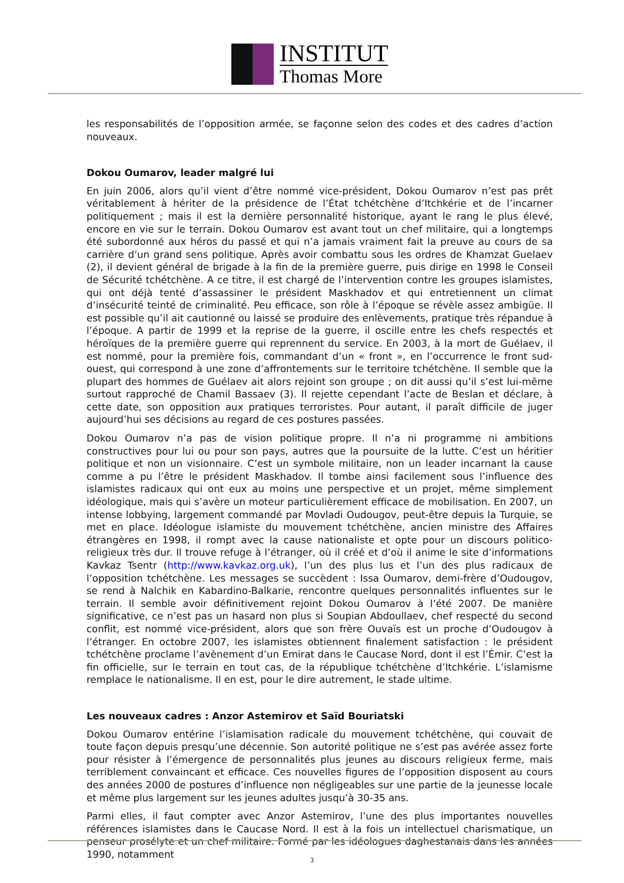INSTITUT
Thomas More
les responsabilités de l’opposition armée, se façonne selon des codes et des cadres d’action nouveaux.
Dokou Oumarov, leader malgré lui
En juin 2006, alors qu’il vient d’être nommé vice-président, Dokou Oumarov n’est pas prêt véritablement à hériter de la présidence de l’État tchétchène d’Itchkérie et de l’incarner politiquement ; mais il est la dernière personnalité historique, ayant le rang le plus élevé, encore en vie sur le terrain. Dokou Oumarov est avant tout un chef militaire, qui a longtemps été subordonné aux héros du passé et qui n’a jamais vraiment fait la preuve au cours de sa carrière d’un grand sens politique. Après avoir combattu sous les ordres de Khamzat Guelaev (2), il devient général de brigade à la fin de la première guerre, puis dirige en 1998 le Conseil de Sécurité tchétchène. A ce titre, il est chargé de l’intervention contre les groupes islamistes, qui ont déjà tenté d’assassiner le président Maskhadov et qui entretiennent un climat d’insécurité teinté de criminalité. Peu efficace, son rôle à l’époque se révèle assez ambigüe. Il est possible qu’il ait cautionné ou laissé se produire des enlèvements, pratique très répandue à l’époque. A partir de 1999 et la reprise de la guerre, il oscille entre les chefs respectés et héroïques de la première guerre qui reprennent du service. En 2003, à la mort de Guélaev, il est nommé, pour la première fois, commandant d’un « front », en l’occurrence le front sud-ouest, qui correspond à une zone d’affrontements sur le territoire tchétchène. Il semble que la plupart des hommes de Guélaev ait alors rejoint son groupe ; on dit aussi qu’il s’est lui-même surtout rapproché de Chamil Bassaev (3). Il rejette cependant l’acte de Beslan et déclare, à cette date, son opposition aux pratiques terroristes. Pour autant, il paraît difficile de juger aujourd’hui ses décisions au regard de ces postures passées.
Dokou Oumarov n’a pas de vision politique propre. Il n’a ni programme ni ambitions constructives pour lui ou pour son pays, autres que la poursuite de la lutte. C’est un héritier politique et non un visionnaire. C’est un symbole militaire, non un leader incarnant la cause comme a pu l’être le président Maskhadov. Il tombe ainsi facilement sous l’influence des islamistes radicaux qui ont eux au moins une perspective et un projet, même simplement idéologique, mais qui s’avère un moteur particulièrement efficace de mobilisation. En 2007, un intense lobbying, largement commandé par Movladi Oudougov, peut-être depuis la Turquie, se met en place. Idéologue islamiste du mouvement tchétchène, ancien ministre des Affaires étrangères en 1998, il rompt avec la cause nationaliste et opte pour un discours politico-religieux très dur. Il trouve refuge à l’étranger, où il créé et d’où il anime le site d’informations Kavkaz Tsentr (http://www.kavkaz.org.uk), l’un des plus lus et l’un des plus radicaux de l’opposition tchétchène. Les messages se succèdent : Issa Oumarov, demi-frère d’Oudougov, se rend à Nalchik en Kabardino-Balkarie, rencontre quelques personnalités influentes sur le terrain. Il semble avoir définitivement rejoint Dokou Oumarov à l’été 2007. De manière significative, ce n’est pas un hasard non plus si Soupian Abdoullaev, chef respecté du second conflit, est nommé vice-président, alors que son frère Ouvaïs est un proche d’Oudougov à l’étranger. En octobre 2007, les islamistes obtiennent finalement satisfaction : le président tchétchène proclame l’avènement d’un Emirat dans le Caucase Nord, dont il est l’Émir. C’est la fin officielle, sur le terrain en tout cas, de la république tchétchène d’Itchkérie. L’islamisme remplace le nationalisme. Il en est, pour le dire autrement, le stade ultime.
Les nouveaux cadres : Anzor Astemirov et Saïd Bouriatski
Dokou Oumarov entérine l’islamisation radicale du mouvement tchétchène, qui couvait de toute façon depuis presqu’une décennie. Son autorité politique ne s’est pas avérée assez forte pour résister à l’émergence de personnalités plus jeunes au discours religieux ferme, mais terriblement convaincant et efficace. Ces nouvelles figures de l’opposition disposent au cours des années 2000 de postures d’influence non négligeables sur une partie de la jeunesse locale et même plus largement sur les jeunes adultes jusqu’à 30-35 ans.
Parmi elles, il faut compter avec Anzor Astemirov, l’une des plus importantes nouvelles références islamistes dans le Caucase Nord. Il est à la fois un intellectuel charismatique, un penseur prosélyte et un chef militaire. Formé par les idéologues daghestanais dans les années 1990, notamment
3